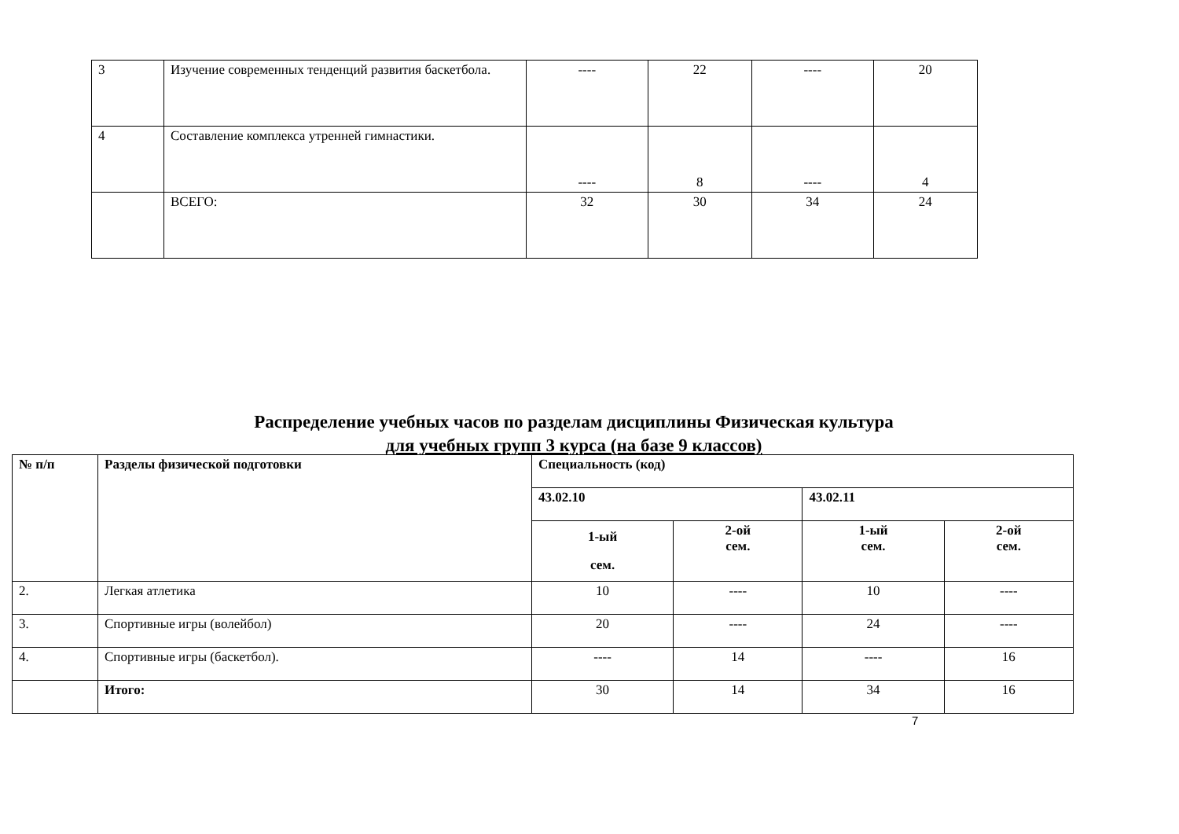| 3 | Изучение современных тенденций развития баскетбола. | ---- | 22 | ---- | 20 |
| 4 | Составление комплекса утренней гимнастики. | ---- | 8 | ---- | 4 |
| | ВСЕГО: | 32 | 30 | 34 | 24 |
Распределение учебных часов по разделам дисциплины Физическая культура
для учебных групп 3 курса (на базе 9 классов)
| № п/п | Разделы физической подготовки | Специальность (код) | | | |
| --- | --- | --- | --- | --- | --- |
| | | 43.02.10 | | 43.02.11 | |
| | | 1-ый сем. | 2-ой сем. | 1-ый сем. | 2-ой сем. |
| 2. | Легкая атлетика | 10 | ---- | 10 | ---- |
| 3. | Спортивные игры (волейбол) | 20 | ---- | 24 | ---- |
| 4. | Спортивные игры (баскетбол). | ---- | 14 | ---- | 16 |
| | Итого: | 30 | 14 | 34 | 16 |
7